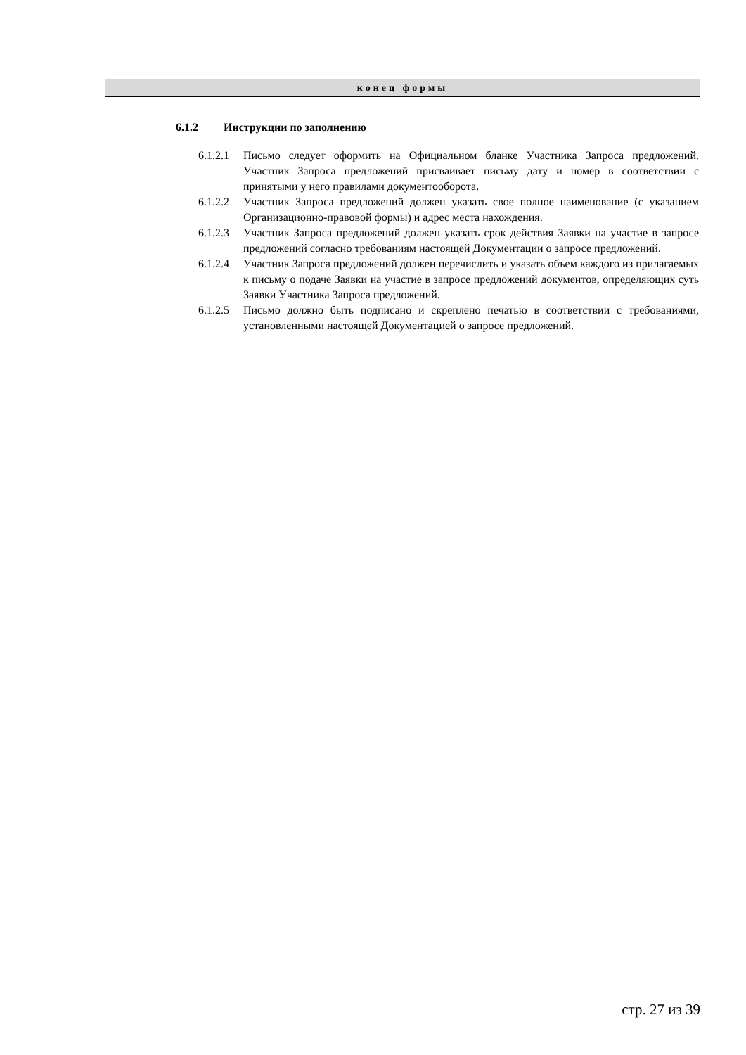конец формы
6.1.2 Инструкции по заполнению
6.1.2.1 Письмо следует оформить на Официальном бланке Участника Запроса предложений. Участник Запроса предложений присваивает письму дату и номер в соответствии с принятыми у него правилами документооборота.
6.1.2.2 Участник Запроса предложений должен указать свое полное наименование (с указанием Организационно-правовой формы) и адрес места нахождения.
6.1.2.3 Участник Запроса предложений должен указать срок действия Заявки на участие в запросе предложений согласно требованиям настоящей Документации о запросе предложений.
6.1.2.4 Участник Запроса предложений должен перечислить и указать объем каждого из прилагаемых к письму о подаче Заявки на участие в запросе предложений документов, определяющих суть Заявки Участника Запроса предложений.
6.1.2.5 Письмо должно быть подписано и скреплено печатью в соответствии с требованиями, установленными настоящей Документацией о запросе предложений.
стр. 27 из 39